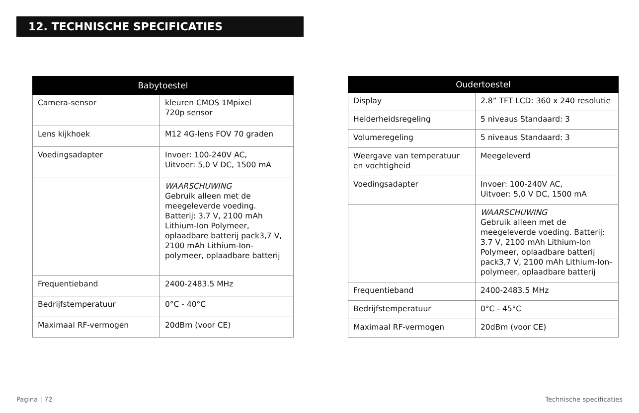12. TECHNISCHE SPECIFICATIES
| Babytoestel | |
| --- | --- |
| Camera-sensor | kleuren CMOS 1Mpixel 720p sensor |
| Lens kijkhoek | M12 4G-lens FOV 70 graden |
| Voedingsadapter | Invoer: 100-240V AC, Uitvoer: 5,0 V DC, 1500 mA |
| | WAARSCHUWING Gebruik alleen met de meegeleverde voeding. Batterij: 3.7 V, 2100 mAh Lithium-Ion Polymeer, oplaadbare batterij pack3,7 V, 2100 mAh Lithium-Ion-polymeer, oplaadbare batterij |
| Frequentieband | 2400-2483.5 MHz |
| Bedrijfstemperatuur | 0°C - 40°C |
| Maximaal RF-vermogen | 20dBm (voor CE) |
| Oudertoestel | |
| --- | --- |
| Display | 2.8” TFT LCD: 360 x 240 resolutie |
| Helderheidsregeling | 5 niveaus Standaard: 3 |
| Volumeregeling | 5 niveaus Standaard: 3 |
| Weergave van temperatuur en vochtigheid | Meegeleverd |
| Voedingsadapter | Invoer: 100-240V AC, Uitvoer: 5,0 V DC, 1500 mA |
| | WAARSCHUWING Gebruik alleen met de meegeleverde voeding. Batterij: 3.7 V, 2100 mAh Lithium-Ion Polymeer, oplaadbare batterij pack3,7 V, 2100 mAh Lithium-Ion-polymeer, oplaadbare batterij |
| Frequentieband | 2400-2483.5 MHz |
| Bedrijfstemperatuur | 0°C - 45°C |
| Maximaal RF-vermogen | 20dBm (voor CE) |
Pagina | 72 Technische specificaties